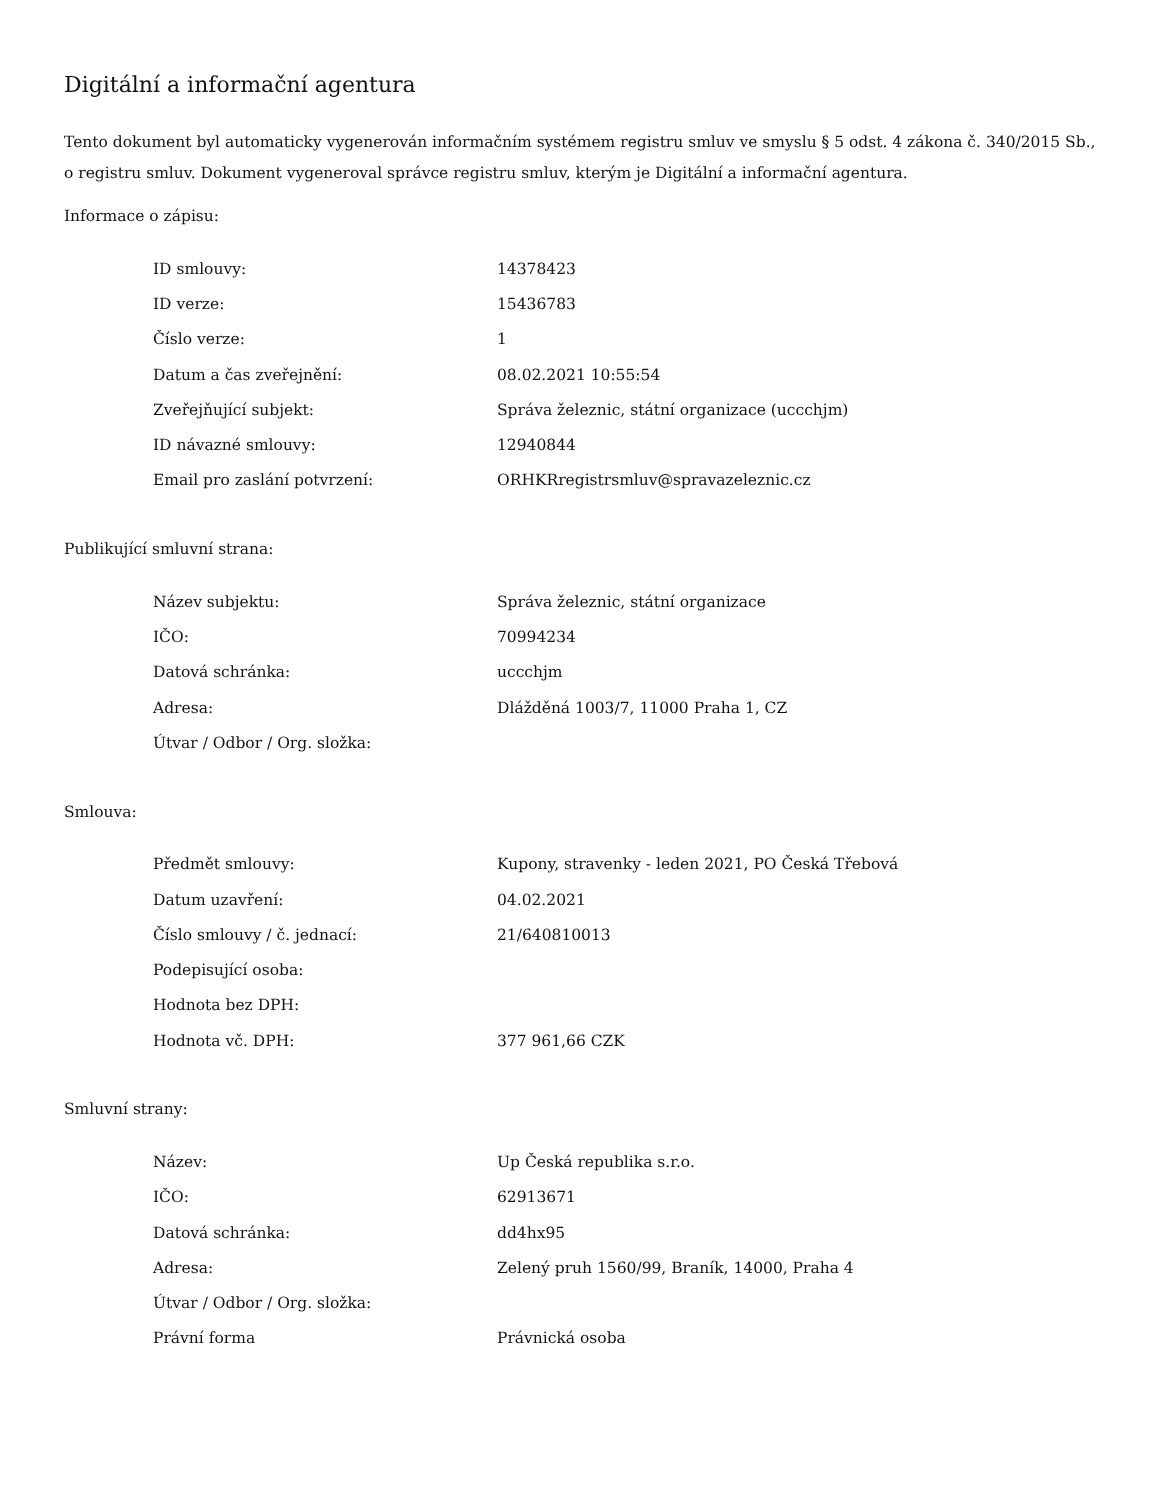Digitální a informační agentura
Tento dokument byl automaticky vygenerován informačním systémem registru smluv ve smyslu § 5 odst. 4 zákona č. 340/2015 Sb., o registru smluv. Dokument vygeneroval správce registru smluv, kterým je Digitální a informační agentura.
Informace o zápisu:
| ID smlouvy: | 14378423 |
| ID verze: | 15436783 |
| Číslo verze: | 1 |
| Datum a čas zveřejnění: | 08.02.2021 10:55:54 |
| Zveřejňující subjekt: | Správa železnic, státní organizace (uccchjm) |
| ID návazné smlouvy: | 12940844 |
| Email pro zaslání potvrzení: | ORHKRregistrsmluv@spravazeleznic.cz |
Publikující smluvní strana:
| Název subjektu: | Správa železnic, státní organizace |
| IČO: | 70994234 |
| Datová schránka: | uccchjm |
| Adresa: | Dlážděná 1003/7, 11000 Praha 1, CZ |
| Útvar / Odbor / Org. složka: | |
Smlouva:
| Předmět smlouvy: | Kupony, stravenky - leden 2021, PO Česká Třebová |
| Datum uzavření: | 04.02.2021 |
| Číslo smlouvy / č. jednací: | 21/640810013 |
| Podepisující osoba: | |
| Hodnota bez DPH: | |
| Hodnota vč. DPH: | 377 961,66 CZK |
Smluvní strany:
| Název: | Up Česká republika s.r.o. |
| IČO: | 62913671 |
| Datová schránka: | dd4hx95 |
| Adresa: | Zelený pruh 1560/99, Braník, 14000, Praha 4 |
| Útvar / Odbor / Org. složka: | |
| Právní forma | Právnická osoba |